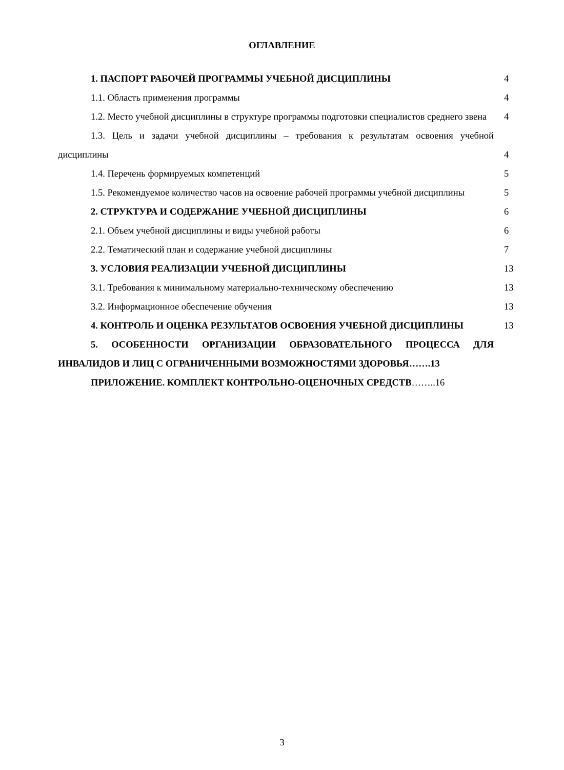ОГЛАВЛЕНИЕ
1. ПАСПОРТ РАБОЧЕЙ ПРОГРАММЫ УЧЕБНОЙ ДИСЦИПЛИНЫ
4
1.1. Область применения программы
4
1.2. Место учебной дисциплины в структуре программы подготовки специалистов среднего звена
4
1.3. Цель и задачи учебной дисциплины – требования к результатам освоения учебной дисциплины
4
1.4. Перечень формируемых компетенций
5
1.5. Рекомендуемое количество часов на освоение рабочей программы учебной дисциплины
5
2. СТРУКТУРА И СОДЕРЖАНИЕ УЧЕБНОЙ ДИСЦИПЛИНЫ
6
2.1. Объем учебной дисциплины и виды учебной работы
6
2.2. Тематический план и содержание учебной дисциплины
7
3. УСЛОВИЯ РЕАЛИЗАЦИИ УЧЕБНОЙ ДИСЦИПЛИНЫ
13
3.1. Требования к минимальному материально-техническому обеспечению
13
3.2. Информационное обеспечение обучения
13
4. КОНТРОЛЬ И ОЦЕНКА РЕЗУЛЬТАТОВ ОСВОЕНИЯ УЧЕБНОЙ ДИСЦИПЛИНЫ
13
5. ОСОБЕННОСТИ ОРГАНИЗАЦИИ ОБРАЗОВАТЕЛЬНОГО ПРОЦЕССА ДЛЯ ИНВАЛИДОВ И ЛИЦ С ОГРАНИЧЕННЫМИ ВОЗМОЖНОСТЯМИ ЗДОРОВЬЯ…….13
ПРИЛОЖЕНИЕ. КОМПЛЕКТ КОНТРОЛЬНО-ОЦЕНОЧНЫХ СРЕДСТВ……..16
3